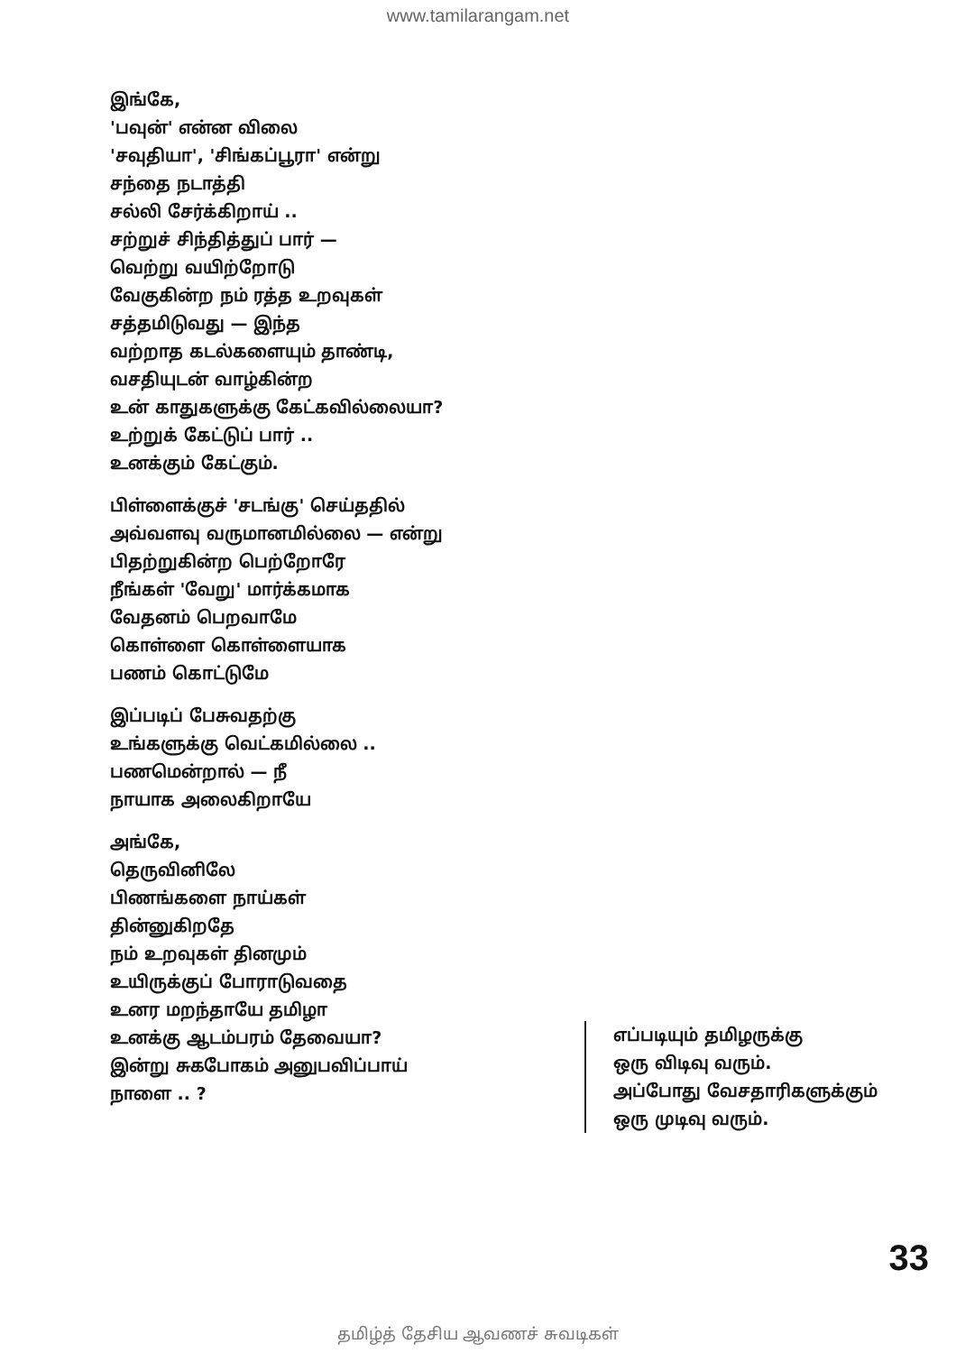www.tamilarangam.net
இங்கே,
'பவுன்' என்ன விலை
'சவுதியா', 'சிங்கப்பூரா' என்று
சந்தை நடாத்தி
சல்லி சேர்க்கிறாய் ..
சற்றுச் சிந்தித்துப் பார் —
வெற்று வயிற்றோடு
வேகுகின்ற நம் ரத்த உறவுகள்
சத்தமிடுவது — இந்த
வற்றாத கடல்களையும் தாண்டி,
வசதியுடன் வாழ்கின்ற
உன் காதுகளுக்கு கேட்கவில்லையா?
உற்றுக் கேட்டுப் பார் ..
உனக்கும் கேட்கும்.
பிள்ளைக்குச் 'சடங்கு' செய்ததில்
அவ்வளவு வருமானமில்லை — என்று
பிதற்றுகின்ற பெற்றோரே
நீங்கள் 'வேறு' மார்க்கமாக
வேதனம் பெறவாமே
கொள்ளை கொள்ளையாக
பணம் கொட்டுமே
இப்படிப் பேசுவதற்கு
உங்களுக்கு வெட்கமில்லை ..
பணமென்றால் — நீ
நாயாக அலைகிறாயே
அங்கே,
தெருவினிலே
பிணங்களை நாய்கள்
தின்னுகிறதே
நம் உறவுகள் தினமும்
உயிருக்குப் போராடுவதை
உனர மறந்தாயே தமிழா
உனக்கு ஆடம்பரம் தேவையா?
இன்று சுகபோகம் அனுபவிப்பாய்
நாளை .. ?
எப்படியும் தமிழருக்கு
ஒரு விடிவு வரும்.
அப்போது வேசதாரிகளுக்கும்
ஒரு முடிவு வரும்.
33
தமிழ்த் தேசிய ஆவணச் சுவடிகள்